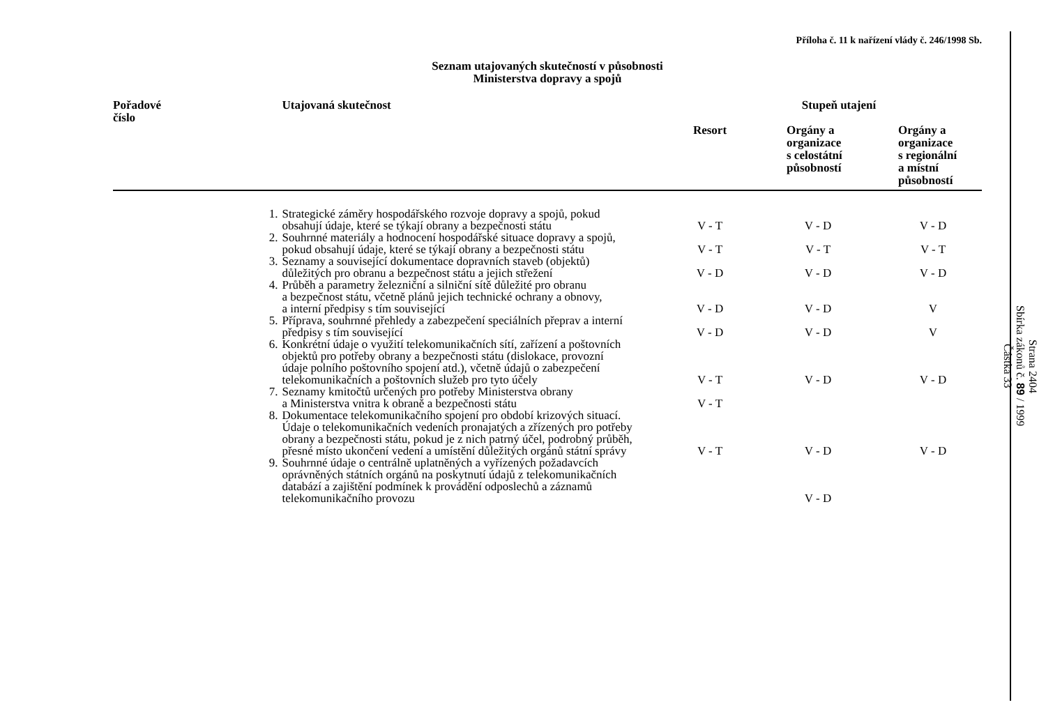Příloha č. 11 k nařízení vlády č. 246/1998 Sb.
Seznam utajovaných skutečností v působnosti
Ministerstva dopravy a spojů
| Pořadové číslo | Utajovaná skutečnost | Stupeň utajení | | |
| --- | --- | --- | --- | --- |
| | | Resort | Orgány a organizace s celostátní působností | Orgány a organizace s regionální a místní působností |
| 1. | Strategické záměry hospodářského rozvoje dopravy a spojů, pokud obsahují údaje, které se týkají obrany a bezpečnosti státu | V - T | V - D | V - D |
| 2. | Souhrnné materiály a hodnocení hospodářské situace dopravy a spojů, pokud obsahují údaje, které se týkají obrany a bezpečnosti státu | V - T | V - T | V - T |
| 3. | Seznamy a související dokumentace dopravních staveb (objektů) důležitých pro obranu a bezpečnost státu a jejich střežení | V - D | V - D | V - D |
| 4. | Průběh a parametry železniční a silniční sítě důležité pro obranu a bezpečnost státu, včetně plánů jejich technické ochrany a obnovy, a interní předpisy s tím související | V - D | V - D | V |
| 5. | Příprava, souhrnné přehledy a zabezpečení speciálních přeprav a interní předpisy s tím související | V - D | V - D | V |
| 6. | Konkrétní údaje o využití telekomunikačních sítí, zařízení a poštovních objektů pro potřeby obrany a bezpečnosti státu (dislokace, provozní údaje polního poštovního spojení atd.), včetně údajů o zabezpečení telekomunikačních a poštovních služeb pro tyto účely | V - T | V - D | V - D |
| 7. | Seznamy kmitočtů určených pro potřeby Ministerstva obrany a Ministerstva vnitra k obraně a bezpečnosti státu | V - T | | |
| 8. | Dokumentace telekomunikačního spojení pro období krizových situací. Údaje o telekomunikačních vedeních pronajatých a zřízených pro potřeby obrany a bezpečnosti státu, pokud je z nich patrný účel, podrobný průběh, přesné místo ukončení vedení a umístění důležitých orgánů státní správy | V - T | V - D | V - D |
| 9. | Souhrnné údaje o centrálně uplatněných a vyřízených požadavcích oprávněných státních orgánů na poskytnutí údajů z telekomunikačních databází a zajištění podmínek k provádění odposlechů a záznamů telekomunikačního provozu | | V - D | |
Strana 2404
Sbírka zákonů č. 89 / 1999
Částka 33